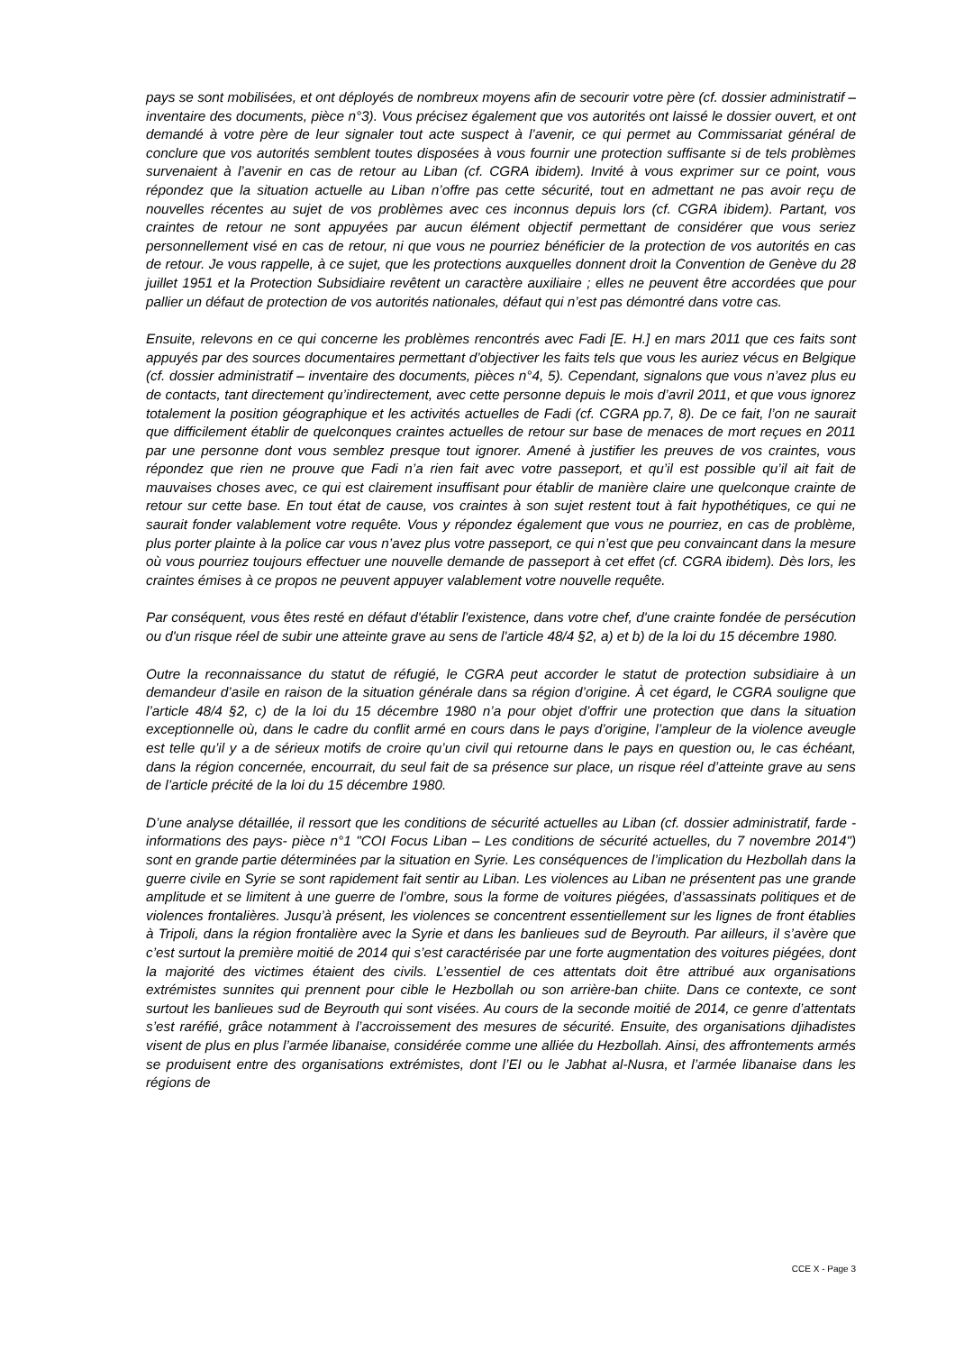pays se sont mobilisées, et ont déployés de nombreux moyens afin de secourir votre père (cf. dossier administratif – inventaire des documents, pièce n°3). Vous précisez également que vos autorités ont laissé le dossier ouvert, et ont demandé à votre père de leur signaler tout acte suspect à l’avenir, ce qui permet au Commissariat général de conclure que vos autorités semblent toutes disposées à vous fournir une protection suffisante si de tels problèmes survenaient à l’avenir en cas de retour au Liban (cf. CGRA ibidem). Invité à vous exprimer sur ce point, vous répondez que la situation actuelle au Liban n’offre pas cette sécurité, tout en admettant ne pas avoir reçu de nouvelles récentes au sujet de vos problèmes avec ces inconnus depuis lors (cf. CGRA ibidem). Partant, vos craintes de retour ne sont appuyées par aucun élément objectif permettant de considérer que vous seriez personnellement visé en cas de retour, ni que vous ne pourriez bénéficier de la protection de vos autorités en cas de retour. Je vous rappelle, à ce sujet, que les protections auxquelles donnent droit la Convention de Genève du 28 juillet 1951 et la Protection Subsidiaire revêtent un caractère auxiliaire ; elles ne peuvent être accordées que pour pallier un défaut de protection de vos autorités nationales, défaut qui n’est pas démontré dans votre cas.
Ensuite, relevons en ce qui concerne les problèmes rencontrés avec Fadi [E. H.] en mars 2011 que ces faits sont appuyés par des sources documentaires permettant d’objectiver les faits tels que vous les auriez vécus en Belgique (cf. dossier administratif – inventaire des documents, pièces n°4, 5). Cependant, signalons que vous n’avez plus eu de contacts, tant directement qu’indirectement, avec cette personne depuis le mois d’avril 2011, et que vous ignorez totalement la position géographique et les activités actuelles de Fadi (cf. CGRA pp.7, 8). De ce fait, l’on ne saurait que difficilement établir de quelconques craintes actuelles de retour sur base de menaces de mort reçues en 2011 par une personne dont vous semblez presque tout ignorer. Amené à justifier les preuves de vos craintes, vous répondez que rien ne prouve que Fadi n’a rien fait avec votre passeport, et qu’il est possible qu’il ait fait de mauvaises choses avec, ce qui est clairement insuffisant pour établir de manière claire une quelconque crainte de retour sur cette base. En tout état de cause, vos craintes à son sujet restent tout à fait hypothétiques, ce qui ne saurait fonder valablement votre requête. Vous y répondez également que vous ne pourriez, en cas de problème, plus porter plainte à la police car vous n’avez plus votre passeport, ce qui n’est que peu convaincant dans la mesure où vous pourriez toujours effectuer une nouvelle demande de passeport à cet effet (cf. CGRA ibidem). Dès lors, les craintes émises à ce propos ne peuvent appuyer valablement votre nouvelle requête.
Par conséquent, vous êtes resté en défaut d'établir l'existence, dans votre chef, d'une crainte fondée de persécution ou d'un risque réel de subir une atteinte grave au sens de l'article 48/4 §2, a) et b) de la loi du 15 décembre 1980.
Outre la reconnaissance du statut de réfugié, le CGRA peut accorder le statut de protection subsidiaire à un demandeur d’asile en raison de la situation générale dans sa région d’origine. À cet égard, le CGRA souligne que l’article 48/4 §2, c) de la loi du 15 décembre 1980 n’a pour objet d’offrir une protection que dans la situation exceptionnelle où, dans le cadre du conflit armé en cours dans le pays d’origine, l’ampleur de la violence aveugle est telle qu’il y a de sérieux motifs de croire qu’un civil qui retourne dans le pays en question ou, le cas échéant, dans la région concernée, encourrait, du seul fait de sa présence sur place, un risque réel d’atteinte grave au sens de l’article précité de la loi du 15 décembre 1980.
D’une analyse détaillée, il ressort que les conditions de sécurité actuelles au Liban (cf. dossier administratif, farde -informations des pays- pièce n°1 "COI Focus Liban – Les conditions de sécurité actuelles, du 7 novembre 2014") sont en grande partie déterminées par la situation en Syrie. Les conséquences de l’implication du Hezbollah dans la guerre civile en Syrie se sont rapidement fait sentir au Liban. Les violences au Liban ne présentent pas une grande amplitude et se limitent à une guerre de l’ombre, sous la forme de voitures piégées, d’assassinats politiques et de violences frontalières. Jusqu’à présent, les violences se concentrent essentiellement sur les lignes de front établies à Tripoli, dans la région frontalière avec la Syrie et dans les banlieues sud de Beyrouth. Par ailleurs, il s’avère que c’est surtout la première moitié de 2014 qui s’est caractérisée par une forte augmentation des voitures piégées, dont la majorité des victimes étaient des civils. L’essentiel de ces attentats doit être attribué aux organisations extrémistes sunnites qui prennent pour cible le Hezbollah ou son arrière-ban chiite. Dans ce contexte, ce sont surtout les banlieues sud de Beyrouth qui sont visées. Au cours de la seconde moitié de 2014, ce genre d’attentats s’est raréfié, grâce notamment à l’accroissement des mesures de sécurité. Ensuite, des organisations djihadistes visent de plus en plus l’armée libanaise, considérée comme une alliée du Hezbollah. Ainsi, des affrontements armés se produisent entre des organisations extrémistes, dont l’EI ou le Jabhat al-Nusra, et l’armée libanaise dans les régions de
CCE X - Page 3